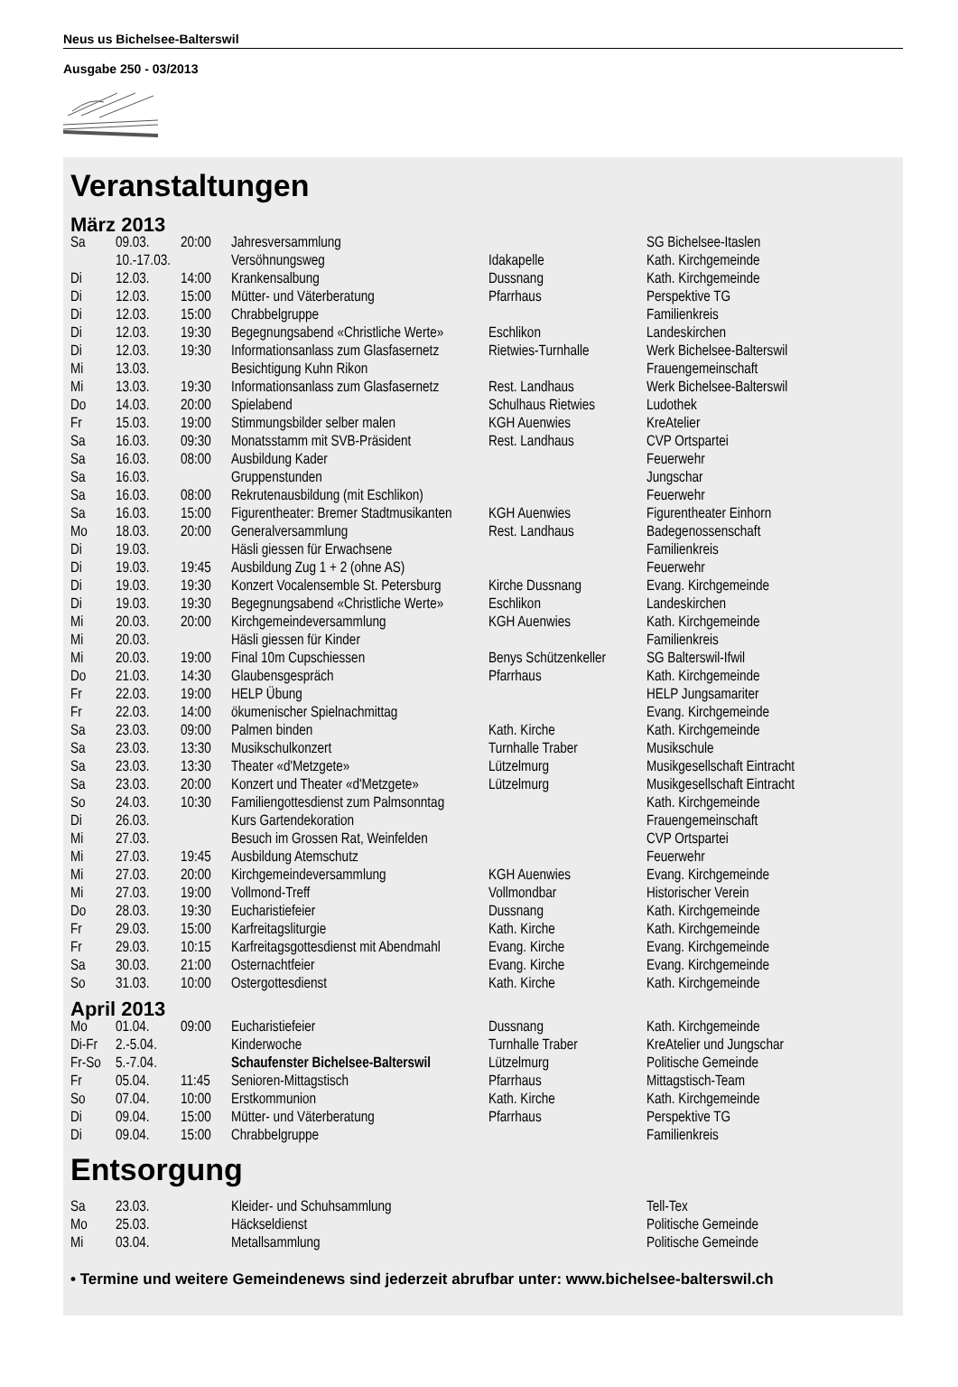Neus us Bichelsee-Balterswil
Ausgabe 250 - 03/2013
Veranstaltungen
März 2013
| Sa | 09.03. | 20:00 | Jahresversammlung | | SG Bichelsee-Itaslen |
| | 10.-17.03. | | Versöhnungsweg | Idakapelle | Kath. Kirchgemeinde |
| Di | 12.03. | 14:00 | Krankensalbung | Dussnang | Kath. Kirchgemeinde |
| Di | 12.03. | 15:00 | Mütter- und Väterberatung | Pfarrhaus | Perspektive TG |
| Di | 12.03. | 15:00 | Chrabbelgruppe | | Familienkreis |
| Di | 12.03. | 19:30 | Begegnungsabend «Christliche Werte» | Eschlikon | Landeskirchen |
| Di | 12.03. | 19:30 | Informationsanlass zum Glasfasernetz | Rietwies-Turnhalle | Werk Bichelsee-Balterswil |
| Mi | 13.03. | | Besichtigung Kuhn Rikon | | Frauengemeinschaft |
| Mi | 13.03. | 19:30 | Informationsanlass zum Glasfasernetz | Rest. Landhaus | Werk Bichelsee-Balterswil |
| Do | 14.03. | 20:00 | Spielabend | Schulhaus Rietwies | Ludothek |
| Fr | 15.03. | 19:00 | Stimmungsbilder selber malen | KGH Auenwies | KreAtelier |
| Sa | 16.03. | 09:30 | Monatsstamm mit SVB-Präsident | Rest. Landhaus | CVP Ortspartei |
| Sa | 16.03. | 08:00 | Ausbildung Kader | | Feuerwehr |
| Sa | 16.03. | | Gruppenstunden | | Jungschar |
| Sa | 16.03. | 08:00 | Rekrutenausbildung (mit Eschlikon) | | Feuerwehr |
| Sa | 16.03. | 15:00 | Figurentheater: Bremer Stadtmusikanten | KGH Auenwies | Figurentheater Einhorn |
| Mo | 18.03. | 20:00 | Generalversammlung | Rest. Landhaus | Badegenossenschaft |
| Di | 19.03. | | Häsli giessen für Erwachsene | | Familienkreis |
| Di | 19.03. | 19:45 | Ausbildung Zug 1 + 2 (ohne AS) | | Feuerwehr |
| Di | 19.03. | 19:30 | Konzert Vocalensemble St. Petersburg | Kirche Dussnang | Evang. Kirchgemeinde |
| Di | 19.03. | 19:30 | Begegnungsabend «Christliche Werte» | Eschlikon | Landeskirchen |
| Mi | 20.03. | 20:00 | Kirchgemeindeversammlung | KGH Auenwies | Kath. Kirchgemeinde |
| Mi | 20.03. | | Häsli giessen für Kinder | | Familienkreis |
| Mi | 20.03. | 19:00 | Final 10m Cupschiessen | Benys Schützenkeller | SG Balterswil-Ifwil |
| Do | 21.03. | 14:30 | Glaubensgespräch | Pfarrhaus | Kath. Kirchgemeinde |
| Fr | 22.03. | 19:00 | HELP Übung | | HELP Jungsamariter |
| Fr | 22.03. | 14:00 | ökumenischer Spielnachmittag | | Evang. Kirchgemeinde |
| Sa | 23.03. | 09:00 | Palmen binden | Kath. Kirche | Kath. Kirchgemeinde |
| Sa | 23.03. | 13:30 | Musikschulkonzert | Turnhalle Traber | Musikschule |
| Sa | 23.03. | 13:30 | Theater «d'Metzgete» | Lützelmurg | Musikgesellschaft Eintracht |
| Sa | 23.03. | 20:00 | Konzert und Theater «d'Metzgete» | Lützelmurg | Musikgesellschaft Eintracht |
| So | 24.03. | 10:30 | Familiengottesdienst zum Palmsonntag | | Kath. Kirchgemeinde |
| Di | 26.03. | | Kurs Gartendekoration | | Frauengemeinschaft |
| Mi | 27.03. | | Besuch im Grossen Rat, Weinfelden | | CVP Ortspartei |
| Mi | 27.03. | 19:45 | Ausbildung Atemschutz | | Feuerwehr |
| Mi | 27.03. | 20:00 | Kirchgemeindeversammlung | KGH Auenwies | Evang. Kirchgemeinde |
| Mi | 27.03. | 19:00 | Vollmond-Treff | Vollmondbar | Historischer Verein |
| Do | 28.03. | 19:30 | Eucharistiefeier | Dussnang | Kath. Kirchgemeinde |
| Fr | 29.03. | 15:00 | Karfreitagsliturgie | Kath. Kirche | Kath. Kirchgemeinde |
| Fr | 29.03. | 10:15 | Karfreitagsgottesdienst mit Abendmahl | Evang. Kirche | Evang. Kirchgemeinde |
| Sa | 30.03. | 21:00 | Osternachtfeier | Evang. Kirche | Evang. Kirchgemeinde |
| So | 31.03. | 10:00 | Ostergottesdienst | Kath. Kirche | Kath. Kirchgemeinde |
April 2013
| Mo | 01.04. | 09:00 | Eucharistiefeier | Dussnang | Kath. Kirchgemeinde |
| Di-Fr | 2.-5.04. | | Kinderwoche | Turnhalle Traber | KreAtelier und Jungschar |
| Fr-So | 5.-7.04. | | Schaufenster Bichelsee-Balterswil | Lützelmurg | Politische Gemeinde |
| Fr | 05.04. | 11:45 | Senioren-Mittagstisch | Pfarrhaus | Mittagstisch-Team |
| So | 07.04. | 10:00 | Erstkommunion | Kath. Kirche | Kath. Kirchgemeinde |
| Di | 09.04. | 15:00 | Mütter- und Väterberatung | Pfarrhaus | Perspektive TG |
| Di | 09.04. | 15:00 | Chrabbelgruppe | | Familienkreis |
Entsorgung
| Sa | 23.03. | | Kleider- und Schuhsammlung | | Tell-Tex |
| Mo | 25.03. | | Häckseldienst | | Politische Gemeinde |
| Mi | 03.04. | | Metallsammlung | | Politische Gemeinde |
• Termine und weitere Gemeindenews sind jederzeit abrufbar unter: www.bichelsee-balterswil.ch